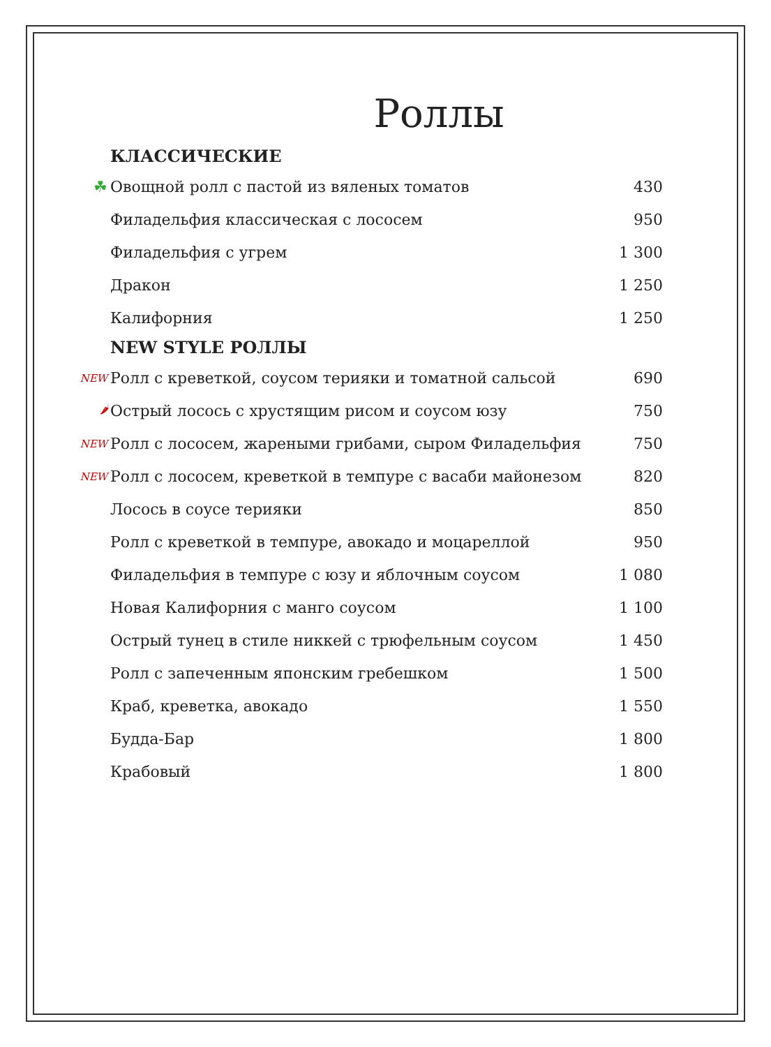Роллы
КЛАССИЧЕСКИЕ
☘ Овощной ролл с пастой из вяленых томатов 430
Филадельфия классическая с лососем 950
Филадельфия с угрем 1 300
Дракон 1 250
Калифорния 1 250
NEW STYLE РОЛЛЫ
NEW Ролл с креветкой, соусом терияки и томатной сальсой 690
🌶 Острый лосось с хрустящим рисом и соусом юзу 750
NEW Ролл с лососем, жареными грибами, сыром Филадельфия 750
NEW Ролл с лососем, креветкой в темпуре с васаби майонезом 820
Лосось в соусе терияки 850
Ролл с креветкой в темпуре, авокадо и моцареллой 950
Филадельфия в темпуре с юзу и яблочным соусом 1 080
Новая Калифорния с манго соусом 1 100
Острый тунец в стиле никкей с трюфельным соусом 1 450
Ролл с запеченным японским гребешком 1 500
Краб, креветка, авокадо 1 550
Будда-Бар 1 800
Крабовый 1 800